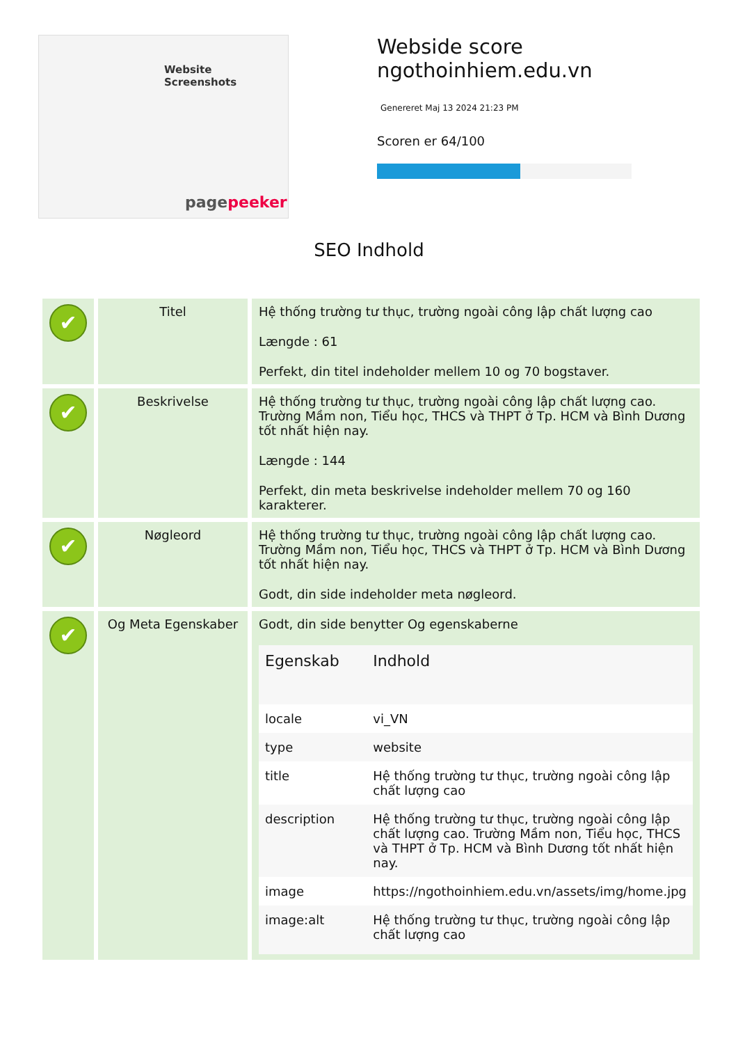Website Screenshots
pagepeeker
Webside score
ngothoinhiem.edu.vn
Genereret Maj 13 2024 21:23 PM
Scoren er 64/100
SEO Indhold
| ✔ | Titel | Hệ thống trường tư thục, trường ngoài công lập chất lượng cao Længde : 61 Perfekt, din titel indeholder mellem 10 og 70 bogstaver. |
| ✔ | Beskrivelse | Hệ thống trường tư thục, trường ngoài công lập chất lượng cao. Trường Mầm non, Tiểu học, THCS và THPT ở Tp. HCM và Bình Dương tốt nhất hiện nay. Længde : 144 Perfekt, din meta beskrivelse indeholder mellem 70 og 160 karakterer. |
| ✔ | Nøgleord | Hệ thống trường tư thục, trường ngoài công lập chất lượng cao. Trường Mầm non, Tiểu học, THCS và THPT ở Tp. HCM và Bình Dương tốt nhất hiện nay. Godt, din side indeholder meta nøgleord. |
| ✔ | Og Meta Egenskaber | Godt, din side benytter Og egenskaberne / Egenskab / Indhold / / --- / --- / / locale / vi_VN / / type / website / / title / Hệ thống trường tư thục, trường ngoài công lập chất lượng cao / / description / Hệ thống trường tư thục, trường ngoài công lập chất lượng cao. Trường Mầm non, Tiểu học, THCS và THPT ở Tp. HCM và Bình Dương tốt nhất hiện nay. / / image / https://ngothoinhiem.edu.vn/assets/img/home.jpg / / image:alt / Hệ thống trường tư thục, trường ngoài công lập chất lượng cao / |